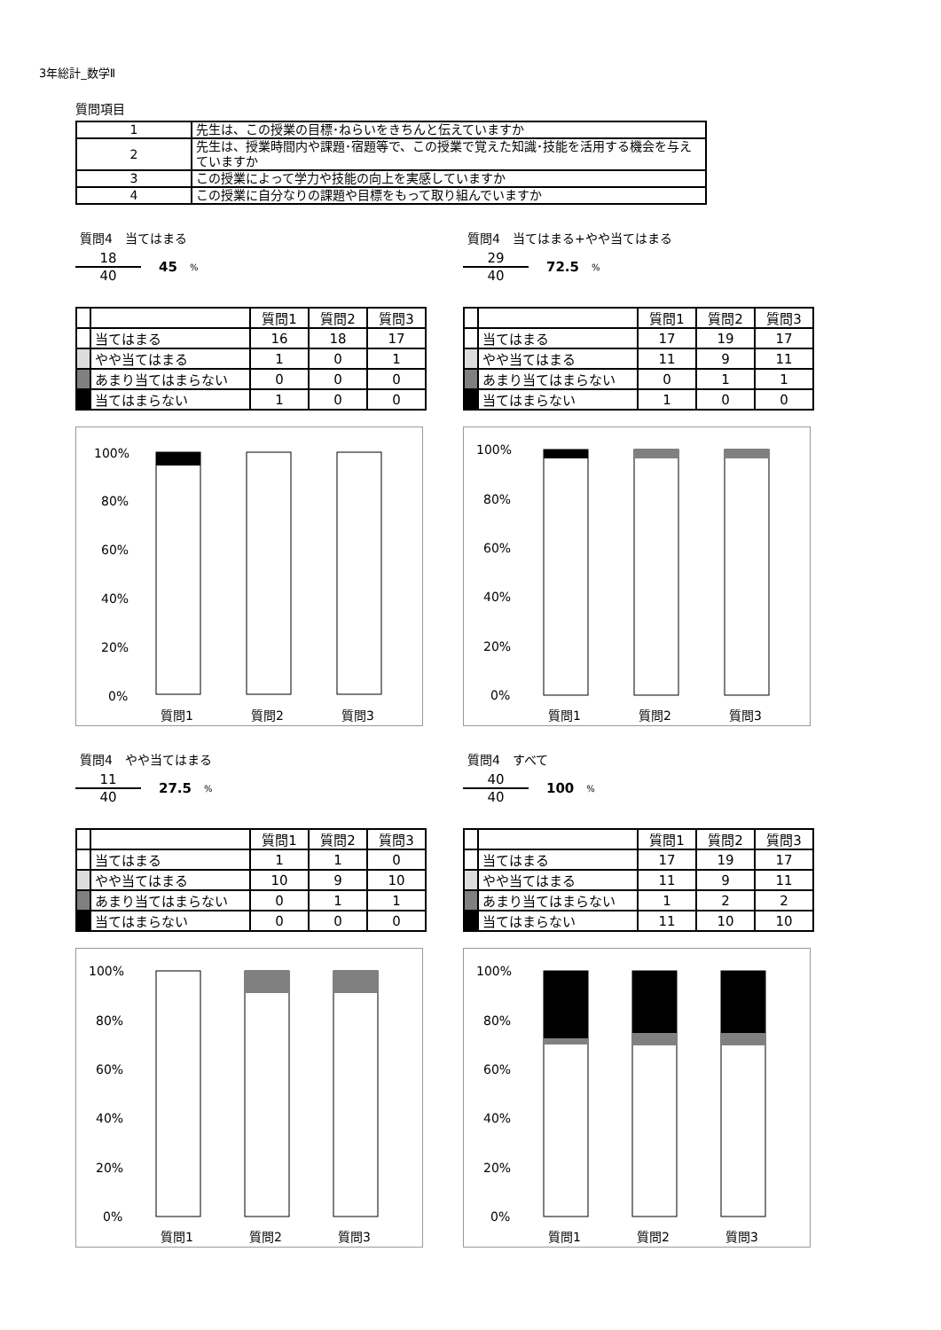3年総計_数学Ⅱ
質問項目
| 1 | 先生は、この授業の目標･ねらいをきちんと伝えていますか |
| 2 | 先生は、授業時間内や課題･宿題等で、この授業で覚えた知識･技能を活用する機会を与えていますか |
| 3 | この授業によって学力や技能の向上を実感していますか |
| 4 | この授業に自分なりの課題や目標をもって取り組んでいますか |
質問4　当てはまる
18
40
45%
| | | 質問1 | 質問2 | 質問3 |
| --- | --- | --- | --- | --- |
| | 当てはまる | 16 | 18 | 17 |
| | やや当てはまる | 1 | 0 | 1 |
| | あまり当てはまらない | 0 | 0 | 0 |
| | 当てはまらない | 1 | 0 | 0 |
100%
80%
60%
40%
20%
0%
質問1
質問2
質問3
質問4　当てはまる+やや当てはまる
29
40
72.5%
| | | 質問1 | 質問2 | 質問3 |
| --- | --- | --- | --- | --- |
| | 当てはまる | 17 | 19 | 17 |
| | やや当てはまる | 11 | 9 | 11 |
| | あまり当てはまらない | 0 | 1 | 1 |
| | 当てはまらない | 1 | 0 | 0 |
100%
80%
60%
40%
20%
0%
質問1
質問2
質問3
質問4　やや当てはまる
11
40
27.5%
| | | 質問1 | 質問2 | 質問3 |
| --- | --- | --- | --- | --- |
| | 当てはまる | 1 | 1 | 0 |
| | やや当てはまる | 10 | 9 | 10 |
| | あまり当てはまらない | 0 | 1 | 1 |
| | 当てはまらない | 0 | 0 | 0 |
100%
80%
60%
40%
20%
0%
質問1
質問2
質問3
質問4　すべて
40
40
100%
| | | 質問1 | 質問2 | 質問3 |
| --- | --- | --- | --- | --- |
| | 当てはまる | 17 | 19 | 17 |
| | やや当てはまる | 11 | 9 | 11 |
| | あまり当てはまらない | 1 | 2 | 2 |
| | 当てはまらない | 11 | 10 | 10 |
100%
80%
60%
40%
20%
0%
質問1
質問2
質問3